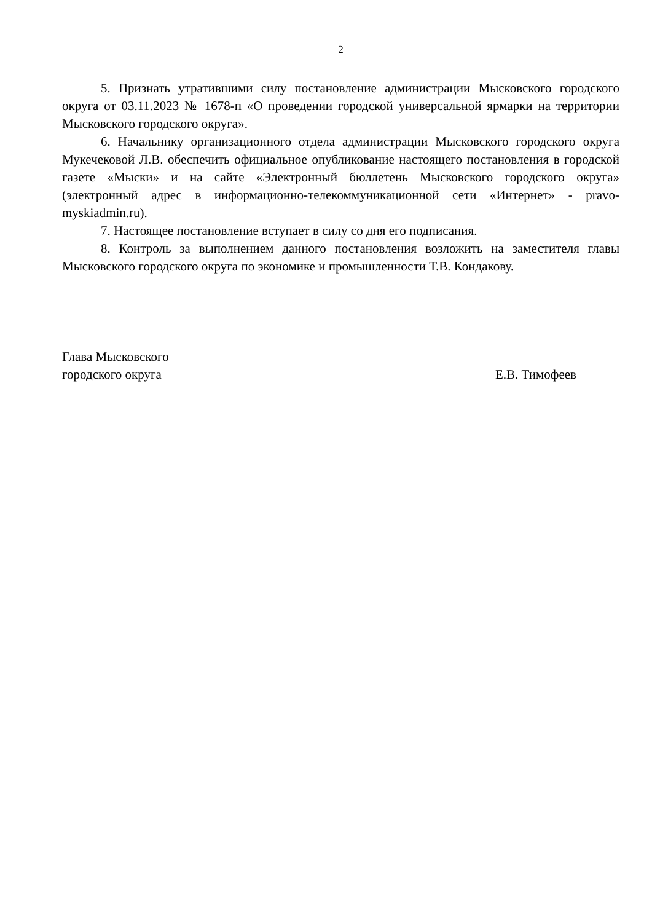2
5. Признать утратившими силу постановление администрации Мысковского городского округа от 03.11.2023 № 1678-п «О проведении городской универсальной ярмарки на территории Мысковского городского округа».
6. Начальнику организационного отдела администрации Мысковского городского округа Мукечековой Л.В. обеспечить официальное опубликование настоящего постановления в городской газете «Мыски» и на сайте «Электронный бюллетень Мысковского городского округа» (электронный адрес в информационно-телекоммуникационной сети «Интернет» - pravo-myskiadmin.ru).
7. Настоящее постановление вступает в силу со дня его подписания.
8. Контроль за выполнением данного постановления возложить на заместителя главы Мысковского городского округа по экономике и промышленности Т.В. Кондакову.
Глава Мысковского
городского округа
Е.В. Тимофеев